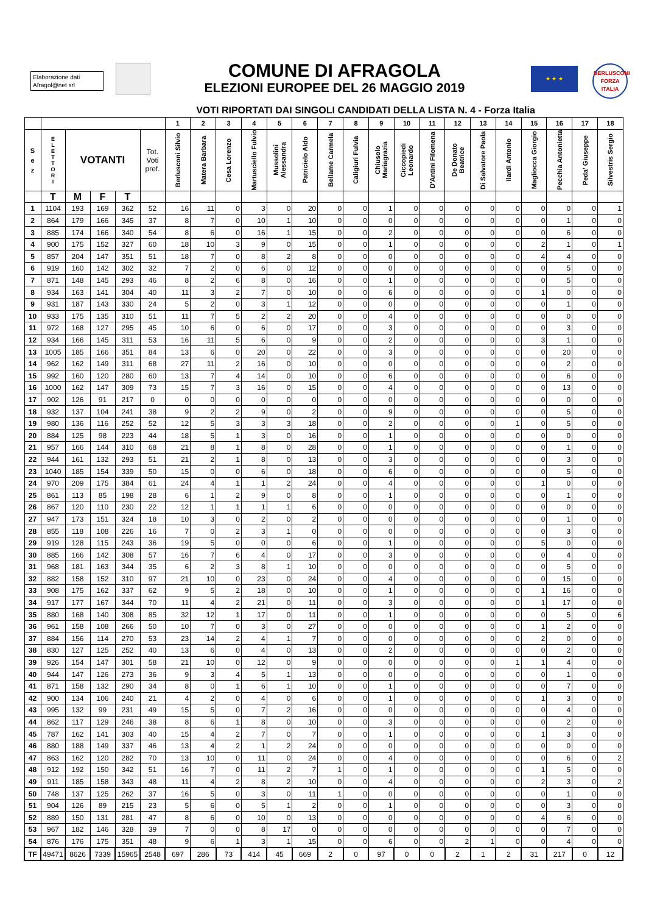Elaborazione dati
Afragol@net srl
COMUNE DI AFRAGOLA
ELEZIONI EUROPEE DEL 26 MAGGIO 2019
★ ★ ★
BERLUSCONI
FORZA ITALIA
VOTI RIPORTATI DAI SINGOLI CANDIDATI DELLA LISTA N. 4 - Forza Italia
| | | | | | | 1 | 2 | 3 | 4 | 5 | 6 | 7 | 8 | 9 | 10 | 11 | 12 | 13 | 14 | 15 | 16 | 17 | 18 |
| --- | --- | --- | --- | --- | --- | --- | --- | --- | --- | --- | --- | --- | --- | --- | --- | --- | --- | --- | --- | --- | --- | --- | --- |
| S e z | E L E T T O R I | VOTANTI | | | Tot. Voti pref. | Berlusconi Silvio | Matera Barbara | Cesa Lorenzo | Martusciello Fulvio | Mussolini Alessandra | Patricielo Aldo | Bellame Carmela | Caligiuri Fulvia | Chiusolo Mariagrazia | Ciccopiedi Leonardo | D'Antini Filomena | De Donato Beatrice | Di Salvatore Paola | Ilardi Antonio | Magliocca Giorgio | Pecchia Antonietta | Peda' Giuseppe | Silvestris Sergio |
| | T | M | F | T | | | | | | | | | | | | | | | | | | | |
| 1 | 1104 | 193 | 169 | 362 | 52 | 16 | 11 | 0 | 3 | 0 | 20 | 0 | 0 | 1 | 0 | 0 | 0 | 0 | 0 | 0 | 0 | 0 | 1 |
| 2 | 864 | 179 | 166 | 345 | 37 | 8 | 7 | 0 | 10 | 1 | 10 | 0 | 0 | 0 | 0 | 0 | 0 | 0 | 0 | 0 | 1 | 0 | 0 |
| 3 | 885 | 174 | 166 | 340 | 54 | 8 | 6 | 0 | 16 | 1 | 15 | 0 | 0 | 2 | 0 | 0 | 0 | 0 | 0 | 0 | 6 | 0 | 0 |
| 4 | 900 | 175 | 152 | 327 | 60 | 18 | 10 | 3 | 9 | 0 | 15 | 0 | 0 | 1 | 0 | 0 | 0 | 0 | 0 | 2 | 1 | 0 | 1 |
| 5 | 857 | 204 | 147 | 351 | 51 | 18 | 7 | 0 | 8 | 2 | 8 | 0 | 0 | 0 | 0 | 0 | 0 | 0 | 0 | 4 | 4 | 0 | 0 |
| 6 | 919 | 160 | 142 | 302 | 32 | 7 | 2 | 0 | 6 | 0 | 12 | 0 | 0 | 0 | 0 | 0 | 0 | 0 | 0 | 0 | 5 | 0 | 0 |
| 7 | 871 | 148 | 145 | 293 | 46 | 8 | 2 | 6 | 8 | 0 | 16 | 0 | 0 | 1 | 0 | 0 | 0 | 0 | 0 | 0 | 5 | 0 | 0 |
| 8 | 934 | 163 | 141 | 304 | 40 | 11 | 3 | 2 | 7 | 0 | 10 | 0 | 0 | 6 | 0 | 0 | 0 | 0 | 0 | 1 | 0 | 0 | 0 |
| 9 | 931 | 187 | 143 | 330 | 24 | 5 | 2 | 0 | 3 | 1 | 12 | 0 | 0 | 0 | 0 | 0 | 0 | 0 | 0 | 0 | 1 | 0 | 0 |
| 10 | 933 | 175 | 135 | 310 | 51 | 11 | 7 | 5 | 2 | 2 | 20 | 0 | 0 | 4 | 0 | 0 | 0 | 0 | 0 | 0 | 0 | 0 | 0 |
| 11 | 972 | 168 | 127 | 295 | 45 | 10 | 6 | 0 | 6 | 0 | 17 | 0 | 0 | 3 | 0 | 0 | 0 | 0 | 0 | 0 | 3 | 0 | 0 |
| 12 | 934 | 166 | 145 | 311 | 53 | 16 | 11 | 5 | 6 | 0 | 9 | 0 | 0 | 2 | 0 | 0 | 0 | 0 | 0 | 3 | 1 | 0 | 0 |
| 13 | 1005 | 185 | 166 | 351 | 84 | 13 | 6 | 0 | 20 | 0 | 22 | 0 | 0 | 3 | 0 | 0 | 0 | 0 | 0 | 0 | 20 | 0 | 0 |
| 14 | 962 | 162 | 149 | 311 | 68 | 27 | 11 | 2 | 16 | 0 | 10 | 0 | 0 | 0 | 0 | 0 | 0 | 0 | 0 | 0 | 2 | 0 | 0 |
| 15 | 992 | 160 | 120 | 280 | 60 | 13 | 7 | 4 | 14 | 0 | 10 | 0 | 0 | 6 | 0 | 0 | 0 | 0 | 0 | 0 | 6 | 0 | 0 |
| 16 | 1000 | 162 | 147 | 309 | 73 | 15 | 7 | 3 | 16 | 0 | 15 | 0 | 0 | 4 | 0 | 0 | 0 | 0 | 0 | 0 | 13 | 0 | 0 |
| 17 | 902 | 126 | 91 | 217 | 0 | 0 | 0 | 0 | 0 | 0 | 0 | 0 | 0 | 0 | 0 | 0 | 0 | 0 | 0 | 0 | 0 | 0 | 0 |
| 18 | 932 | 137 | 104 | 241 | 38 | 9 | 2 | 2 | 9 | 0 | 2 | 0 | 0 | 9 | 0 | 0 | 0 | 0 | 0 | 0 | 5 | 0 | 0 |
| 19 | 980 | 136 | 116 | 252 | 52 | 12 | 5 | 3 | 3 | 3 | 18 | 0 | 0 | 2 | 0 | 0 | 0 | 0 | 1 | 0 | 5 | 0 | 0 |
| 20 | 884 | 125 | 98 | 223 | 44 | 18 | 5 | 1 | 3 | 0 | 16 | 0 | 0 | 1 | 0 | 0 | 0 | 0 | 0 | 0 | 0 | 0 | 0 |
| 21 | 957 | 166 | 144 | 310 | 68 | 21 | 8 | 1 | 8 | 0 | 28 | 0 | 0 | 1 | 0 | 0 | 0 | 0 | 0 | 0 | 1 | 0 | 0 |
| 22 | 944 | 161 | 132 | 293 | 51 | 21 | 2 | 1 | 8 | 0 | 13 | 0 | 0 | 3 | 0 | 0 | 0 | 0 | 0 | 0 | 3 | 0 | 0 |
| 23 | 1040 | 185 | 154 | 339 | 50 | 15 | 0 | 0 | 6 | 0 | 18 | 0 | 0 | 6 | 0 | 0 | 0 | 0 | 0 | 0 | 5 | 0 | 0 |
| 24 | 970 | 209 | 175 | 384 | 61 | 24 | 4 | 1 | 1 | 2 | 24 | 0 | 0 | 4 | 0 | 0 | 0 | 0 | 0 | 1 | 0 | 0 | 0 |
| 25 | 861 | 113 | 85 | 198 | 28 | 6 | 1 | 2 | 9 | 0 | 8 | 0 | 0 | 1 | 0 | 0 | 0 | 0 | 0 | 0 | 1 | 0 | 0 |
| 26 | 867 | 120 | 110 | 230 | 22 | 12 | 1 | 1 | 1 | 1 | 6 | 0 | 0 | 0 | 0 | 0 | 0 | 0 | 0 | 0 | 0 | 0 | 0 |
| 27 | 947 | 173 | 151 | 324 | 18 | 10 | 3 | 0 | 2 | 0 | 2 | 0 | 0 | 0 | 0 | 0 | 0 | 0 | 0 | 0 | 1 | 0 | 0 |
| 28 | 855 | 118 | 108 | 226 | 16 | 7 | 0 | 2 | 3 | 1 | 0 | 0 | 0 | 0 | 0 | 0 | 0 | 0 | 0 | 0 | 3 | 0 | 0 |
| 29 | 919 | 128 | 115 | 243 | 36 | 19 | 5 | 0 | 0 | 0 | 6 | 0 | 0 | 1 | 0 | 0 | 0 | 0 | 0 | 5 | 0 | 0 | 0 |
| 30 | 885 | 166 | 142 | 308 | 57 | 16 | 7 | 6 | 4 | 0 | 17 | 0 | 0 | 3 | 0 | 0 | 0 | 0 | 0 | 0 | 4 | 0 | 0 |
| 31 | 968 | 181 | 163 | 344 | 35 | 6 | 2 | 3 | 8 | 1 | 10 | 0 | 0 | 0 | 0 | 0 | 0 | 0 | 0 | 0 | 5 | 0 | 0 |
| 32 | 882 | 158 | 152 | 310 | 97 | 21 | 10 | 0 | 23 | 0 | 24 | 0 | 0 | 4 | 0 | 0 | 0 | 0 | 0 | 0 | 15 | 0 | 0 |
| 33 | 908 | 175 | 162 | 337 | 62 | 9 | 5 | 2 | 18 | 0 | 10 | 0 | 0 | 1 | 0 | 0 | 0 | 0 | 0 | 1 | 16 | 0 | 0 |
| 34 | 917 | 177 | 167 | 344 | 70 | 11 | 4 | 2 | 21 | 0 | 11 | 0 | 0 | 3 | 0 | 0 | 0 | 0 | 0 | 1 | 17 | 0 | 0 |
| 35 | 880 | 168 | 140 | 308 | 85 | 32 | 12 | 1 | 17 | 0 | 11 | 0 | 0 | 1 | 0 | 0 | 0 | 0 | 0 | 0 | 5 | 0 | 6 |
| 36 | 961 | 158 | 108 | 266 | 50 | 10 | 7 | 0 | 3 | 0 | 27 | 0 | 0 | 0 | 0 | 0 | 0 | 0 | 0 | 1 | 2 | 0 | 0 |
| 37 | 884 | 156 | 114 | 270 | 53 | 23 | 14 | 2 | 4 | 1 | 7 | 0 | 0 | 0 | 0 | 0 | 0 | 0 | 0 | 2 | 0 | 0 | 0 |
| 38 | 830 | 127 | 125 | 252 | 40 | 13 | 6 | 0 | 4 | 0 | 13 | 0 | 0 | 2 | 0 | 0 | 0 | 0 | 0 | 0 | 2 | 0 | 0 |
| 39 | 926 | 154 | 147 | 301 | 58 | 21 | 10 | 0 | 12 | 0 | 9 | 0 | 0 | 0 | 0 | 0 | 0 | 0 | 1 | 1 | 4 | 0 | 0 |
| 40 | 944 | 147 | 126 | 273 | 36 | 9 | 3 | 4 | 5 | 1 | 13 | 0 | 0 | 0 | 0 | 0 | 0 | 0 | 0 | 0 | 1 | 0 | 0 |
| 41 | 871 | 158 | 132 | 290 | 34 | 8 | 0 | 1 | 6 | 1 | 10 | 0 | 0 | 1 | 0 | 0 | 0 | 0 | 0 | 0 | 7 | 0 | 0 |
| 42 | 900 | 134 | 106 | 240 | 21 | 4 | 2 | 0 | 4 | 0 | 6 | 0 | 0 | 1 | 0 | 0 | 0 | 0 | 0 | 1 | 3 | 0 | 0 |
| 43 | 995 | 132 | 99 | 231 | 49 | 15 | 5 | 0 | 7 | 2 | 16 | 0 | 0 | 0 | 0 | 0 | 0 | 0 | 0 | 0 | 4 | 0 | 0 |
| 44 | 862 | 117 | 129 | 246 | 38 | 8 | 6 | 1 | 8 | 0 | 10 | 0 | 0 | 3 | 0 | 0 | 0 | 0 | 0 | 0 | 2 | 0 | 0 |
| 45 | 787 | 162 | 141 | 303 | 40 | 15 | 4 | 2 | 7 | 0 | 7 | 0 | 0 | 1 | 0 | 0 | 0 | 0 | 0 | 1 | 3 | 0 | 0 |
| 46 | 880 | 188 | 149 | 337 | 46 | 13 | 4 | 2 | 1 | 2 | 24 | 0 | 0 | 0 | 0 | 0 | 0 | 0 | 0 | 0 | 0 | 0 | 0 |
| 47 | 863 | 162 | 120 | 282 | 70 | 13 | 10 | 0 | 11 | 0 | 24 | 0 | 0 | 4 | 0 | 0 | 0 | 0 | 0 | 0 | 6 | 0 | 2 |
| 48 | 912 | 192 | 150 | 342 | 51 | 16 | 7 | 0 | 11 | 2 | 7 | 1 | 0 | 1 | 0 | 0 | 0 | 0 | 0 | 1 | 5 | 0 | 0 |
| 49 | 911 | 185 | 158 | 343 | 48 | 11 | 4 | 2 | 8 | 2 | 10 | 0 | 0 | 4 | 0 | 0 | 0 | 0 | 0 | 2 | 3 | 0 | 2 |
| 50 | 748 | 137 | 125 | 262 | 37 | 16 | 5 | 0 | 3 | 0 | 11 | 1 | 0 | 0 | 0 | 0 | 0 | 0 | 0 | 0 | 1 | 0 | 0 |
| 51 | 904 | 126 | 89 | 215 | 23 | 5 | 6 | 0 | 5 | 1 | 2 | 0 | 0 | 1 | 0 | 0 | 0 | 0 | 0 | 0 | 3 | 0 | 0 |
| 52 | 889 | 150 | 131 | 281 | 47 | 8 | 6 | 0 | 10 | 0 | 13 | 0 | 0 | 0 | 0 | 0 | 0 | 0 | 0 | 4 | 6 | 0 | 0 |
| 53 | 967 | 182 | 146 | 328 | 39 | 7 | 0 | 0 | 8 | 17 | 0 | 0 | 0 | 0 | 0 | 0 | 0 | 0 | 0 | 0 | 7 | 0 | 0 |
| 54 | 876 | 176 | 175 | 351 | 48 | 9 | 6 | 1 | 3 | 1 | 15 | 0 | 0 | 6 | 0 | 0 | 2 | 1 | 0 | 0 | 4 | 0 | 0 |
| TF | 49471 | 8626 | 7339 | 15965 | 2548 | 697 | 286 | 73 | 414 | 45 | 669 | 2 | 0 | 97 | 0 | 0 | 2 | 1 | 2 | 31 | 217 | 0 | 12 |